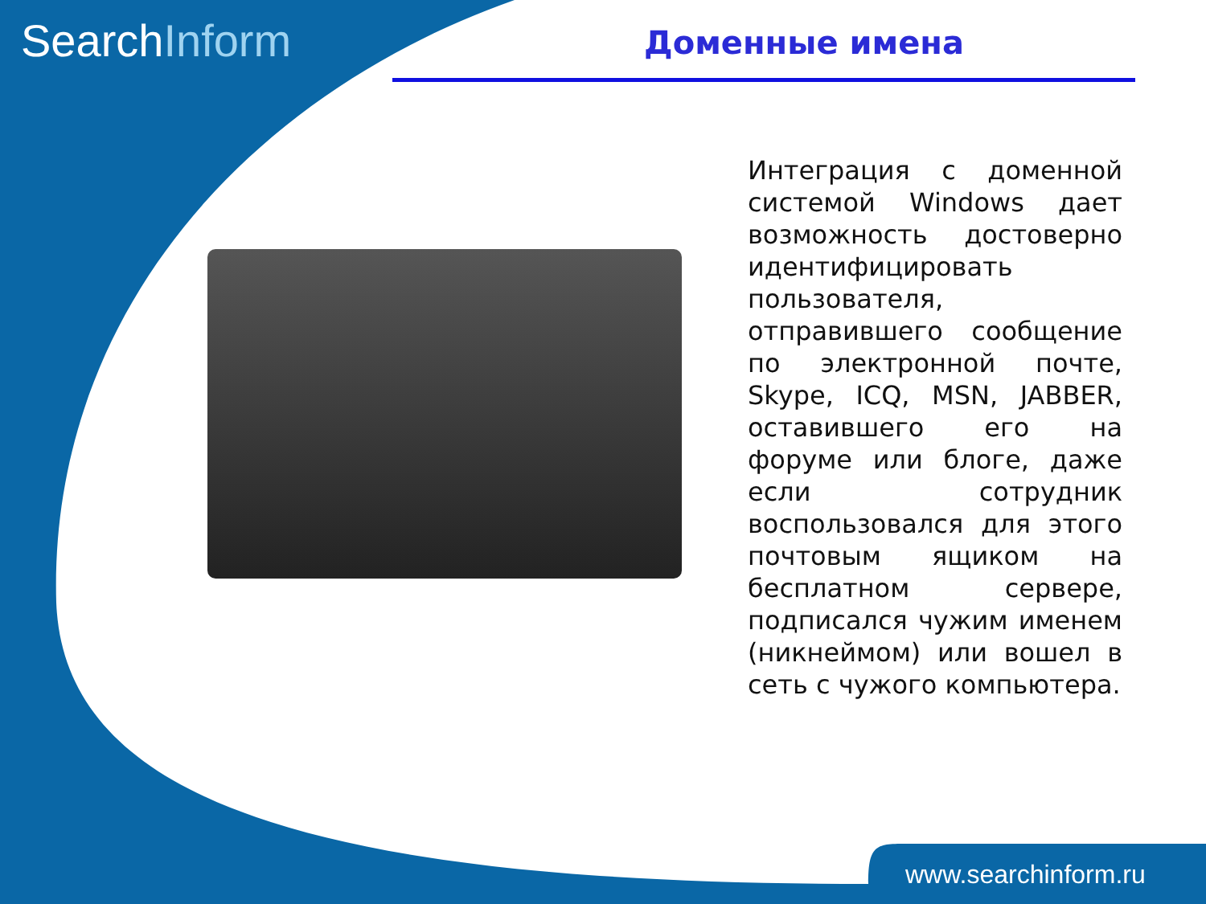SearchInform Доменные имена
Интеграция с доменной системой Windows дает возможность достоверно идентифицировать пользователя, отправившего сообщение по электронной почте, Skype, ICQ, MSN, JABBER, оставившего его на форуме или блоге, даже если сотрудник воспользовался для этого почтовым ящиком на бесплатном сервере, подписался чужим именем (никнеймом) или вошел в сеть с чужого компьютера.
www.searchinform.ru